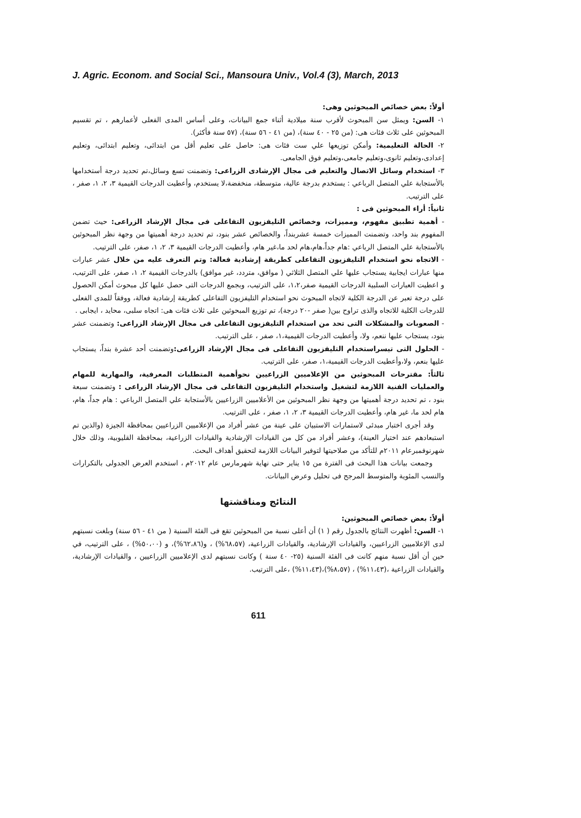J. Agric. Econom. and Social Sci., Mansoura Univ., Vol.4 (3), March, 2013
أولاً: بعض خصائص المبحوثين وهى:
١- السن: ويمثل سن المبحوث لأقرب سنة ميلادية أثناء جمع البيانات، وعلى أساس المدى الفعلى لأعمارهم ، تم تقسيم المبحوثين على ثلاث فئات هى: (من ٢٥ - ٤٠ سنة)، (من ٤١ - ٥٦ سنة)، (٥٧ سنة فأكثر).
٢- الحالة التعليمية: وأمكن توزيعها علي ست فئات هى: حاصل على تعليم أقل من ابتدائى، وتعليم ابتدائى، وتعليم إعدادى،وتعليم ثانوى،وتعليم جامعى،وتعليم فوق الجامعى.
٣- استخدام وسائل الاتصال والتعليم فى مجال الإرشادى الزراعى: وتضمنت تسع وسائل،تم تحديد درجة أستخدامها بالأستجابة علي المتصل الرباعي : يستخدم بدرجة عالية، متوسطة، منخفضة،لا يستخدم، وأعطيت الدرجات القيمية ٣، ٢، ١، صفر ، على الترتيب.
ثانياً: أراء المبحوثين فى :
- أهمية تطبيق مفهوم، ومميزات، وخصائص التليفزيون التفاعلى فى مجال الإرشاد الزراعى: حيث تضمن المفهوم بند واحد، وتضمنت المميزات خمسة عشربنداً، والخصائص عشر بنود، تم تحديد درجة أهميتها من وجهة نظر المبحوثين بالأستجابة علي المتصل الرباعي :هام جداً،هام،هام لحد ما،غير هام، وأعطيت الدرجات القيمية ٣، ٢، ١، صفر، على الترتيب.
- الاتجاه نحو استخدام التليفزيون التفاعلى كطريقة إرشادية فعالة: وتم التعرف عليه من خلال عشر عبارات منها عبارات ايجابية يستجاب عليها علي المتصل الثلاثي ( موافق، متردد، غير موافق) بالدرجات القيمية ٢، ١، صفر، على الترتيب، و اعطيت العبارات السلبية الدرجات القيمية صفر،١،٢، على الترتيب، وبجمع الدرجات التى حصل عليها كل مبحوث أمكن الحصول على درجة تعبر عن الدرجة الكلية لاتجاه المبحوث نحو استخدام التليفزيون التفاعلى كطريقة إرشادية فعالة، ووفقاً للمدى الفعلى للدرجات الكلية للاتجاه والذى تراوح بين( صفر -٢٠ درجة)، تم توزيع المبحوثين على ثلاث فئات هى: اتجاه سلبى، محايد ، ايجابى .
- الصعوبات والمشكلات التى تحد من استخدام التليفزيون التفاعلى فى مجال الإرشاد الزراعى: وتضمنت عشر بنود، يستجاب عليها ننعم، ولا، وأعطيت الدرجات القيمية،١، صفر ، على الترتيب.
- الحلول التى تيسراستخدام التليفزيون التفاعلى فى مجال الإرشاد الزراعى: وتضمنت أحد عشرة بنداً، يستجاب عليها بنعم، ولا،وأعطيت الدرجات القيمية،١، صفر، على الترتيب.
ثالثاً: مقترحات المبحوثين من الإعلاميين الزراعيين نحوأهمية المتطلبات المعرفية، والمهارية للمهام والعمليات الفنية اللازمة لتشغيل واستخدام التليفزيون التفاعلى فى مجال الإرشاد الزراعى : وتضمنت سبعة بنود ، تم تحديد درجة أهميتها من وجهة نظر المبحوثين من الأعلاميين الزراعيين بالأستجابة علي المتصل الرباعي : هام جداً، هام، هام لحد ما، غير هام، وأعطيت الدرجات القيمية ٣، ٢، ١، صفر ، على الترتيب.
وقد أجرى اختبار مبدئى لاستمارات الاستبيان على عينة من عشر أفراد من الإعلاميين الزراعيين بمحافظة الجيزة (والذين تم استبعادهم عند اختيار العينة)، وعشر أفراد من كل من القيادات الإرشادية والقيادات الزراعية، بمحافظة القليوبية، وذلك خلال شهرنوفمبرعام ٢٠١١م للتأكد من صلاحيتها لتوفير البيانات اللازمة لتحقيق أهداف البحث.
وجمعت بيانات هذا البحث فى الفترة من ١٥ يناير حتى نهاية شهرمارس عام ٢٠١٢م ، استخدم العرض الجدولى بالتكرارات والنسب المئوية والمتوسط المرجح فى تحليل وعرض البيانات.
النتائج ومناقشتها
أولاً: بعض خصائص المبحوثين:
١- السن: أظهرت النتائج بالجدول رقم ( ١) أن أعلى نسبة من المبحوثين تقع فى الفئة السنية ( من ٤١ - ٥٦ سنة) وبلغت نسبتهم لدى الإعلاميين الزراعيين، والقيادات الإرشادية، والقيادات الزراعية، (٦٨،٥٧%) ، و(٦٢،٨٦%)، و (٥٠،٠٠%) ، على الترتيب، في حين أن أقل نسبة منهم كانت فى الفئة السنية (٢٥- ٤٠ سنة ) وكانت نسبتهم لدى الإعلاميين الزراعيين ، والقيادات الإرشادية، والقيادات الزراعية ،(١١،٤٣%) ، (٨،٥٧%)،(١١،٤٣%) ،على الترتيب.
611